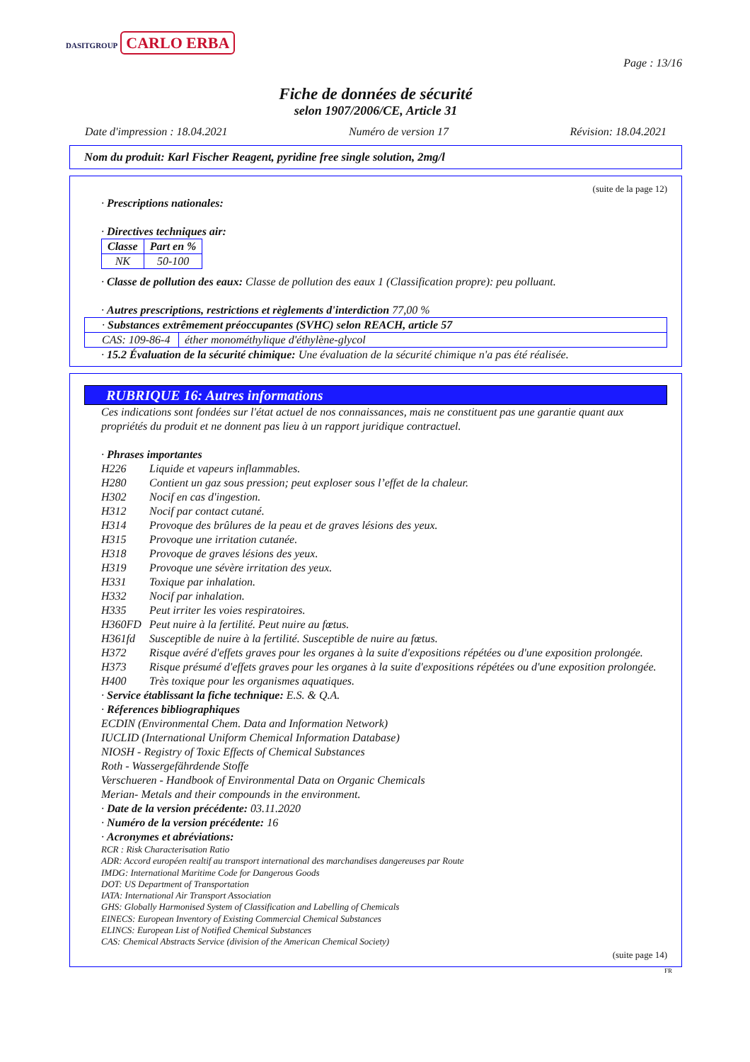DASITGROUP CARLO ERBA
Page : 13/16
Fiche de données de sécurité
selon 1907/2006/CE, Article 31
Date d'impression : 18.04.2021 Numéro de version 17 Révision: 18.04.2021
Nom du produit: Karl Fischer Reagent, pyridine free single solution, 2mg/l
(suite de la page 12)
· Prescriptions nationales:
· Directives techniques air:
| Classe | Part en % |
| --- | --- |
| NK | 50-100 |
· Classe de pollution des eaux: Classe de pollution des eaux 1 (Classification propre): peu polluant.
· Autres prescriptions, restrictions et règlements d'interdiction 77,00 %
| · Substances extrêmement préoccupantes (SVHC) selon REACH, article 57 | |
| CAS: 109-86-4 | éther monométhylique d'éthylène-glycol |
· 15.2 Évaluation de la sécurité chimique: Une évaluation de la sécurité chimique n'a pas été réalisée.
RUBRIQUE 16: Autres informations
Ces indications sont fondées sur l'état actuel de nos connaissances, mais ne constituent pas une garantie quant aux propriétés du produit et ne donnent pas lieu à un rapport juridique contractuel.
· Phrases importantes
H226 Liquide et vapeurs inflammables.
H280 Contient un gaz sous pression; peut exploser sous l’effet de la chaleur.
H302 Nocif en cas d'ingestion.
H312 Nocif par contact cutané.
H314 Provoque des brûlures de la peau et de graves lésions des yeux.
H315 Provoque une irritation cutanée.
H318 Provoque de graves lésions des yeux.
H319 Provoque une sévère irritation des yeux.
H331 Toxique par inhalation.
H332 Nocif par inhalation.
H335 Peut irriter les voies respiratoires.
H360FD Peut nuire à la fertilité. Peut nuire au fœtus.
H361fd Susceptible de nuire à la fertilité. Susceptible de nuire au fœtus.
H372 Risque avéré d'effets graves pour les organes à la suite d'expositions répétées ou d'une exposition prolongée.
H373 Risque présumé d'effets graves pour les organes à la suite d'expositions répétées ou d'une exposition prolongée.
H400 Très toxique pour les organismes aquatiques.
· Service établissant la fiche technique: E.S. & Q.A.
· Réferences bibliographiques
ECDIN (Environmental Chem. Data and Information Network)
IUCLID (International Uniform Chemical Information Database)
NIOSH - Registry of Toxic Effects of Chemical Substances
Roth - Wassergefährdende Stoffe
Verschueren - Handbook of Environmental Data on Organic Chemicals
Merian- Metals and their compounds in the environment.
· Date de la version précédente: 03.11.2020
· Numéro de la version précédente: 16
· Acronymes et abréviations:
RCR : Risk Characterisation Ratio
ADR: Accord européen realtif au transport international des marchandises dangereuses par Route
IMDG: International Maritime Code for Dangerous Goods
DOT: US Department of Transportation
IATA: International Air Transport Association
GHS: Globally Harmonised System of Classification and Labelling of Chemicals
EINECS: European Inventory of Existing Commercial Chemical Substances
ELINCS: European List of Notified Chemical Substances
CAS: Chemical Abstracts Service (division of the American Chemical Society)
(suite page 14)
FR